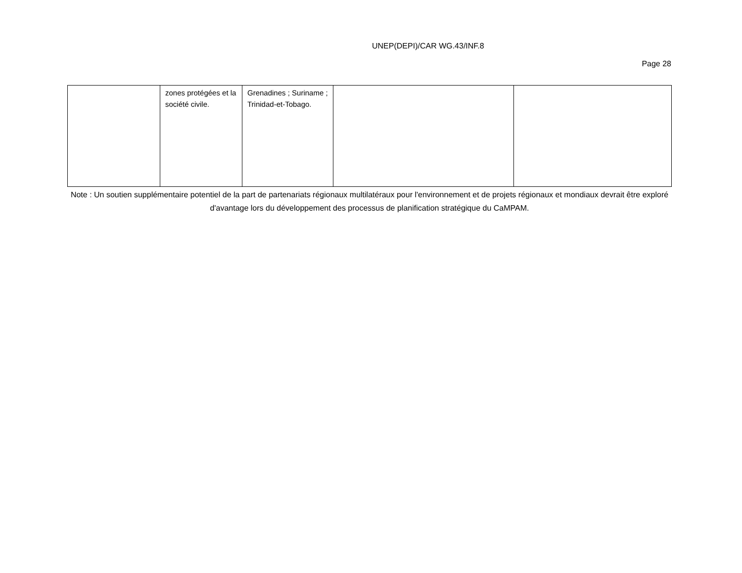UNEP(DEPI)/CAR WG.43/INF.8
Page 28
| | zones protégées et la société civile. | Grenadines ; Suriname ; Trinidad-et-Tobago. | | |
Note : Un soutien supplémentaire potentiel de la part de partenariats régionaux multilatéraux pour l'environnement et de projets régionaux et mondiaux devrait être exploré d'avantage lors du développement des processus de planification stratégique du CaMPAM.